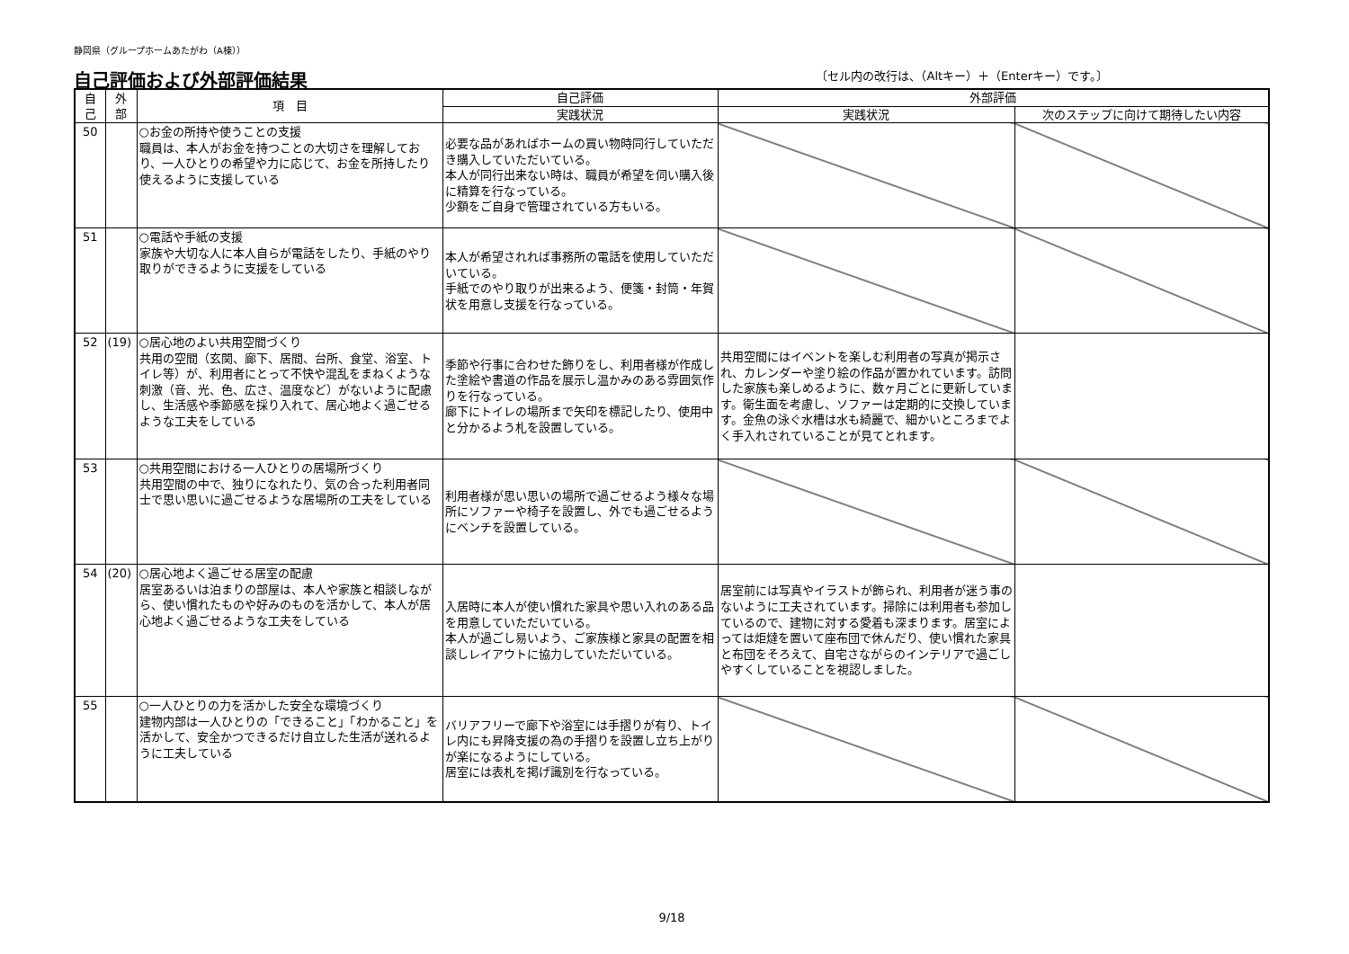静岡県（グループホームあたがわ（A棟））
自己評価および外部評価結果
〔セル内の改行は、（Altキー）＋（Enterキー）です。〕
| 自 己 | 外 部 | 項 目 | 自己評価 | 外部評価 | |
| --- | --- | --- | --- | --- | --- |
| | | | 実践状況 | 実践状況 | 次のステップに向けて期待したい内容 |
| 50 | | ○お金の所持や使うことの支援 職員は、本人がお金を持つことの大切さを理解しており、一人ひとりの希望や力に応じて、お金を所持したり使えるように支援している | 必要な品があればホームの買い物時同行していただき購入していただいている。 本人が同行出来ない時は、職員が希望を伺い購入後に精算を行なっている。 少額をご自身で管理されている方もいる。 | | |
| 51 | | ○電話や手紙の支援 家族や大切な人に本人自らが電話をしたり、手紙のやり取りができるように支援をしている | 本人が希望されれば事務所の電話を使用していただいている。 手紙でのやり取りが出来るよう、便箋・封筒・年賀状を用意し支援を行なっている。 | | |
| 52 | (19) | ○居心地のよい共用空間づくり 共用の空間（玄関、廊下、居間、台所、食堂、浴室、トイレ等）が、利用者にとって不快や混乱をまねくような刺激（音、光、色、広さ、温度など）がないように配慮し、生活感や季節感を採り入れて、居心地よく過ごせるような工夫をしている | 季節や行事に合わせた飾りをし、利用者様が作成した塗絵や書道の作品を展示し温かみのある雰囲気作りを行なっている。 廊下にトイレの場所まで矢印を標記したり、使用中と分かるよう札を設置している。 | 共用空間にはイベントを楽しむ利用者の写真が掲示され、カレンダーや塗り絵の作品が置かれています。訪問した家族も楽しめるように、数ヶ月ごとに更新しています。衛生面を考慮し、ソファーは定期的に交換しています。金魚の泳ぐ水槽は水も綺麗で、細かいところまでよく手入れされていることが見てとれます。 | |
| 53 | | ○共用空間における一人ひとりの居場所づくり 共用空間の中で、独りになれたり、気の合った利用者同士で思い思いに過ごせるような居場所の工夫をしている | 利用者様が思い思いの場所で過ごせるよう様々な場所にソファーや椅子を設置し、外でも過ごせるようにベンチを設置している。 | | |
| 54 | (20) | ○居心地よく過ごせる居室の配慮 居室あるいは泊まりの部屋は、本人や家族と相談しながら、使い慣れたものや好みのものを活かして、本人が居心地よく過ごせるような工夫をしている | 入居時に本人が使い慣れた家具や思い入れのある品を用意していただいている。 本人が過ごし易いよう、ご家族様と家具の配置を相談しレイアウトに協力していただいている。 | 居室前には写真やイラストが飾られ、利用者が迷う事のないように工夫されています。掃除には利用者も参加しているので、建物に対する愛着も深まります。居室によっては炬燵を置いて座布団で休んだり、使い慣れた家具と布団をそろえて、自宅さながらのインテリアで過ごしやすくしていることを視認しました。 | |
| 55 | | ○一人ひとりの力を活かした安全な環境づくり 建物内部は一人ひとりの「できること」「わかること」を活かして、安全かつできるだけ自立した生活が送れるように工夫している | バリアフリーで廊下や浴室には手摺りが有り、トイレ内にも昇降支援の為の手摺りを設置し立ち上がりが楽になるようにしている。 居室には表札を掲げ識別を行なっている。 | | |
9/18